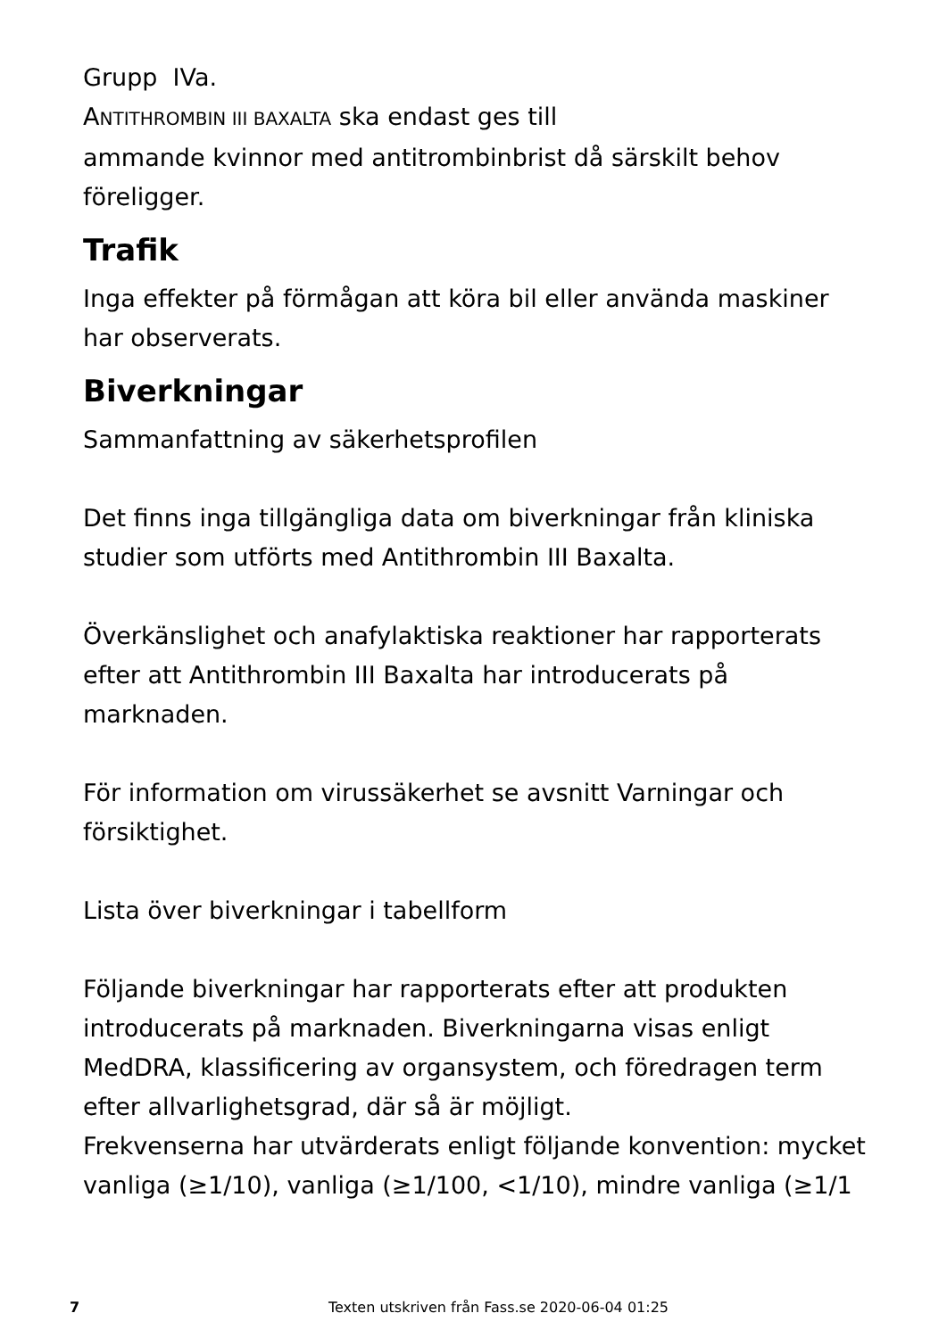Grupp IVa.
ANTITHROMBIN III BAXALTA ska endast ges till
ammande kvinnor med antitrombinbrist då särskilt behov föreligger.
Trafik
Inga effekter på förmågan att köra bil eller använda maskiner har observerats.
Biverkningar
Sammanfattning av säkerhetsprofilen
Det finns inga tillgängliga data om biverkningar från kliniska studier som utförts med Antithrombin III Baxalta.
Överkänslighet och anafylaktiska reaktioner har rapporterats efter att Antithrombin III Baxalta har introducerats på marknaden.
För information om virussäkerhet se avsnitt Varningar och försiktighet.
Lista över biverkningar i tabellform
Följande biverkningar har rapporterats efter att produkten introducerats på marknaden. Biverkningarna visas enligt MedDRA, klassificering av organsystem, och föredragen term efter allvarlighetsgrad, där så är möjligt.
Frekvenserna har utvärderats enligt följande konvention: mycket vanliga (≥1/10), vanliga (≥1/100, <1/10), mindre vanliga (≥1/1
7 Texten utskriven från Fass.se 2020-06-04 01:25